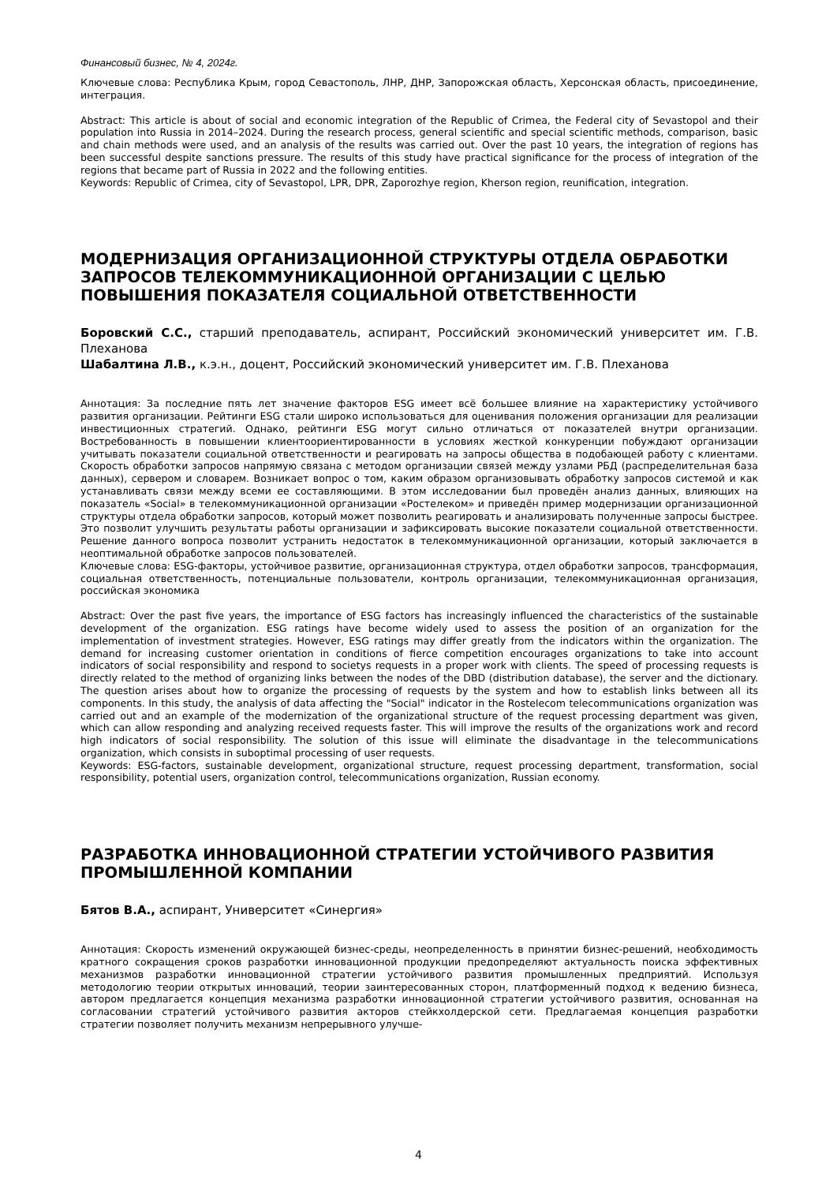Финансовый бизнес, № 4, 2024г.
Ключевые слова: Республика Крым, город Севастополь, ЛНР, ДНР, Запорожская область, Херсонская область, присоединение, интеграция.
Abstract: This article is about of social and economic integration of the Republic of Crimea, the Federal city of Sevastopol and their population into Russia in 2014–2024. During the research process, general scientific and special scientific methods, comparison, basic and chain methods were used, and an analysis of the results was carried out. Over the past 10 years, the integration of regions has been successful despite sanctions pressure. The results of this study have practical significance for the process of integration of the regions that became part of Russia in 2022 and the following entities.
Keywords: Republic of Crimea, city of Sevastopol, LPR, DPR, Zaporozhye region, Kherson region, reunification, integration.
МОДЕРНИЗАЦИЯ ОРГАНИЗАЦИОННОЙ СТРУКТУРЫ ОТДЕЛА ОБРАБОТКИ ЗАПРОСОВ ТЕЛЕКОММУНИКАЦИОННОЙ ОРГАНИЗАЦИИ С ЦЕЛЬЮ ПОВЫШЕНИЯ ПОКАЗАТЕЛЯ СОЦИАЛЬНОЙ ОТВЕТСТВЕННОСТИ
Боровский С.С., старший преподаватель, аспирант, Российский экономический университет им. Г.В. Плеханова
Шабалтина Л.В., к.э.н., доцент, Российский экономический университет им. Г.В. Плеханова
Аннотация: За последние пять лет значение факторов ESG имеет всё большее влияние на характеристику устойчивого развития организации. Рейтинги ESG стали широко использоваться для оценивания положения организации для реализации инвестиционных стратегий. Однако, рейтинги ESG могут сильно отличаться от показателей внутри организации. Востребованность в повышении клиентоориентированности в условиях жесткой конкуренции побуждают организации учитывать показатели социальной ответственности и реагировать на запросы общества в подобающей работу с клиентами. Скорость обработки запросов напрямую связана с методом организации связей между узлами РБД (распределительная база данных), сервером и словарем. Возникает вопрос о том, каким образом организовывать обработку запросов системой и как устанавливать связи между всеми ее составляющими. В этом исследовании был проведён анализ данных, влияющих на показатель «Social» в телекоммуникационной организации «Ростелеком» и приведён пример модернизации организационной структуры отдела обработки запросов, который может позволить реагировать и анализировать полученные запросы быстрее. Это позволит улучшить результаты работы организации и зафиксировать высокие показатели социальной ответственности. Решение данного вопроса позволит устранить недостаток в телекоммуникационной организации, который заключается в неоптимальной обработке запросов пользователей.
Ключевые слова: ESG-факторы, устойчивое развитие, организационная структура, отдел обработки запросов, трансформация, социальная ответственность, потенциальные пользователи, контроль организации, телекоммуникационная организация, российская экономика
Abstract: Over the past five years, the importance of ESG factors has increasingly influenced the characteristics of the sustainable development of the organization. ESG ratings have become widely used to assess the position of an organization for the implementation of investment strategies. However, ESG ratings may differ greatly from the indicators within the organization. The demand for increasing customer orientation in conditions of fierce competition encourages organizations to take into account indicators of social responsibility and respond to societys requests in a proper work with clients. The speed of processing requests is directly related to the method of organizing links between the nodes of the DBD (distribution database), the server and the dictionary. The question arises about how to organize the processing of requests by the system and how to establish links between all its components. In this study, the analysis of data affecting the "Social" indicator in the Rostelecom telecommunications organization was carried out and an example of the modernization of the organizational structure of the request processing department was given, which can allow responding and analyzing received requests faster. This will improve the results of the organizations work and record high indicators of social responsibility. The solution of this issue will eliminate the disadvantage in the telecommunications organization, which consists in suboptimal processing of user requests.
Keywords: ESG-factors, sustainable development, organizational structure, request processing department, transformation, social responsibility, potential users, organization control, telecommunications organization, Russian economy.
РАЗРАБОТКА ИННОВАЦИОННОЙ СТРАТЕГИИ УСТОЙЧИВОГО РАЗВИТИЯ ПРОМЫШЛЕННОЙ КОМПАНИИ
Бятов В.А., аспирант, Университет «Синергия»
Аннотация: Скорость изменений окружающей бизнес-среды, неопределенность в принятии бизнес-решений, необходимость кратного сокращения сроков разработки инновационной продукции предопределяют актуальность поиска эффективных механизмов разработки инновационной стратегии устойчивого развития промышленных предприятий. Используя методологию теории открытых инноваций, теории заинтересованных сторон, платформенный подход к ведению бизнеса, автором предлагается концепция механизма разработки инновационной стратегии устойчивого развития, основанная на согласовании стратегий устойчивого развития акторов стейкхолдерской сети. Предлагаемая концепция разработки стратегии позволяет получить механизм непрерывного улучше-
4